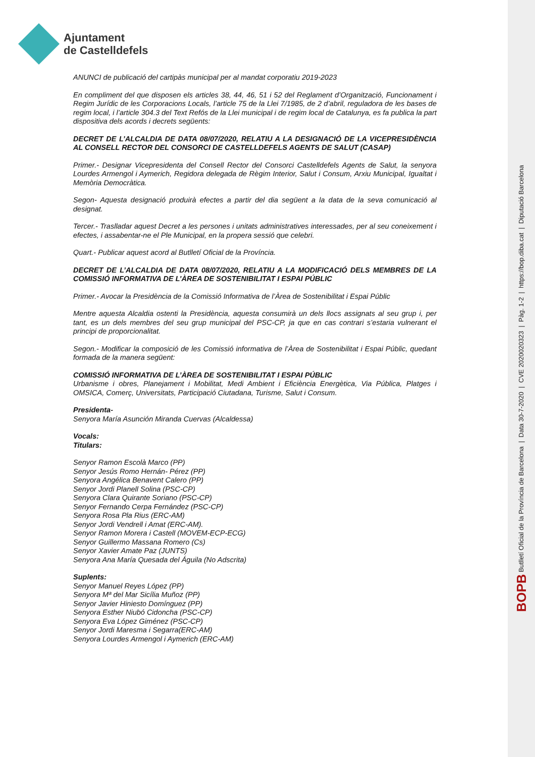Ajuntament
de Castelldefels
BOPB Butlletí Oficial de la Província de Barcelona | Data 30-7-2020 | CVE 2020020323 | Pàg. 1-2 | https://bop.diba.cat | Diputació Barcelona
ANUNCI de publicació del cartipàs municipal per al mandat corporatiu 2019-2023
En compliment del que disposen els articles 38, 44, 46, 51 i 52 del Reglament d’Organització, Funcionament i Regim Jurídic de les Corporacions Locals, l’article 75 de la Llei 7/1985, de 2 d’abril, reguladora de les bases de regim local, i l’article 304.3 del Text Refós de la Llei municipal i de regim local de Catalunya, es fa publica la part dispositiva dels acords i decrets següents:
DECRET DE L’ALCALDIA DE DATA 08/07/2020, RELATIU A LA DESIGNACIÓ DE LA VICEPRESIDÈNCIA AL CONSELL RECTOR DEL CONSORCI DE CASTELLDEFELS AGENTS DE SALUT (CASAP)
Primer.- Designar Vicepresidenta del Consell Rector del Consorci Castelldefels Agents de Salut, la senyora Lourdes Armengol i Aymerich, Regidora delegada de Règim Interior, Salut i Consum, Arxiu Municipal, Igualtat i Memòria Democràtica.
Segon- Aquesta designació produirà efectes a partir del dia següent a la data de la seva comunicació al designat.
Tercer.- Traslladar aquest Decret a les persones i unitats administratives interessades, per al seu coneixement i efectes, i assabentar-ne el Ple Municipal, en la propera sessió que celebri.
Quart.- Publicar aquest acord al Butlletí Oficial de la Província.
DECRET DE L’ALCALDIA DE DATA 08/07/2020, RELATIU A LA MODIFICACIÓ DELS MEMBRES DE LA COMISSIÓ INFORMATIVA DE L’ÀREA DE SOSTENIBILITAT I ESPAI PÚBLIC
Primer.- Avocar la Presidència de la Comissió Informativa de l’Àrea de Sostenibilitat i Espai Públic
Mentre aquesta Alcaldia ostenti la Presidència, aquesta consumirà un dels llocs assignats al seu grup i, per tant, es un dels membres del seu grup municipal del PSC-CP, ja que en cas contrari s’estaria vulnerant el principi de proporcionalitat.
Segon.- Modificar la composició de les Comissió informativa de l’Àrea de Sostenibilitat i Espai Públic, quedant formada de la manera següent:
COMISSIÓ INFORMATIVA DE L’ÀREA DE SOSTENIBILITAT I ESPAI PÚBLIC
Urbanisme i obres, Planejament i Mobilitat, Medi Ambient i Eficiència Energètica, Via Pública, Platges i OMSICA, Comerç, Universitats, Participació Ciutadana, Turisme, Salut i Consum.
Presidenta-
Senyora María Asunción Miranda Cuervas (Alcaldessa)
Vocals:
Titulars:
Senyor Ramon Escolà Marco (PP)
Senyor Jesús Romo Hernán- Pérez (PP)
Senyora Angélica Benavent Calero (PP)
Senyor Jordi Planell Solina (PSC-CP)
Senyora Clara Quirante Soriano (PSC-CP)
Senyor Fernando Cerpa Fernández (PSC-CP)
Senyora Rosa Pla Rius (ERC-AM)
Senyor Jordi Vendrell i Amat (ERC-AM).
Senyor Ramon Morera i Castell (MOVEM-ECP-ECG)
Senyor Guillermo Massana Romero (Cs)
Senyor Xavier Amate Paz (JUNTS)
Senyora Ana María Quesada del Águila (No Adscrita)
Suplents:
Senyor Manuel Reyes López (PP)
Senyora Mª del Mar Sicília Muñoz (PP)
Senyor Javier Hiniesto Domínguez (PP)
Senyora Esther Niubó Cidoncha (PSC-CP)
Senyora Eva López Giménez (PSC-CP)
Senyor Jordi Maresma i Segarra(ERC-AM)
Senyora Lourdes Armengol i Aymerich (ERC-AM)